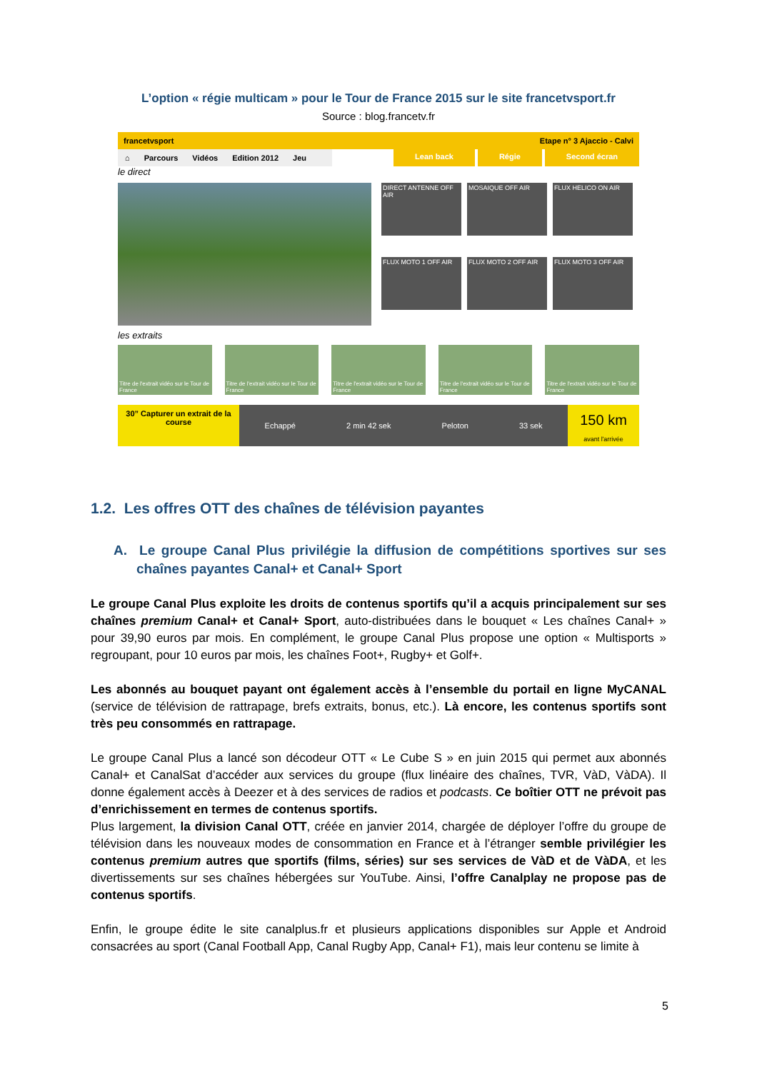L’option « régie multicam » pour le Tour de France 2015 sur le site francetvsport.fr
Source : blog.francetv.fr
francetvsport Etape n° 3 Ajaccio - Calvi
⌂ Parcours Vidéos Edition 2012 Jeu Lean back Régie Second écran
le direct
DIRECT ANTENNE OFF AIR
MOSAIQUE OFF AIR
FLUX HELICO ON AIR
FLUX MOTO 1 OFF AIR
FLUX MOTO 2 OFF AIR
FLUX MOTO 3 OFF AIR
les extraits
Titre de l'extrait vidéo sur le Tour de France
Titre de l'extrait vidéo sur le Tour de France
Titre de l'extrait vidéo sur le Tour de France
Titre de l'extrait vidéo sur le Tour de France
Titre de l'extrait vidéo sur le Tour de France
30” Capturer un extrait de la course
Echappé 2 min 42 sek Peloton 33 sek
150 km
avant l'arrivée
1.2. Les offres OTT des chaînes de télévision payantes
A. Le groupe Canal Plus privilégie la diffusion de compétitions sportives sur ses chaînes payantes Canal+ et Canal+ Sport
Le groupe Canal Plus exploite les droits de contenus sportifs qu’il a acquis principalement sur ses chaînes premium Canal+ et Canal+ Sport, auto-distribuées dans le bouquet « Les chaînes Canal+ » pour 39,90 euros par mois. En complément, le groupe Canal Plus propose une option « Multisports » regroupant, pour 10 euros par mois, les chaînes Foot+, Rugby+ et Golf+.
Les abonnés au bouquet payant ont également accès à l’ensemble du portail en ligne MyCANAL (service de télévision de rattrapage, brefs extraits, bonus, etc.). Là encore, les contenus sportifs sont très peu consommés en rattrapage.
Le groupe Canal Plus a lancé son décodeur OTT « Le Cube S » en juin 2015 qui permet aux abonnés Canal+ et CanalSat d’accéder aux services du groupe (flux linéaire des chaînes, TVR, VàD, VàDA). Il donne également accès à Deezer et à des services de radios et podcasts. Ce boîtier OTT ne prévoit pas d’enrichissement en termes de contenus sportifs.
Plus largement, la division Canal OTT, créée en janvier 2014, chargée de déployer l’offre du groupe de télévision dans les nouveaux modes de consommation en France et à l’étranger semble privilégier les contenus premium autres que sportifs (films, séries) sur ses services de VàD et de VàDA, et les divertissements sur ses chaînes hébergées sur YouTube. Ainsi, l’offre Canalplay ne propose pas de contenus sportifs.
Enfin, le groupe édite le site canalplus.fr et plusieurs applications disponibles sur Apple et Android consacrées au sport (Canal Football App, Canal Rugby App, Canal+ F1), mais leur contenu se limite à
5